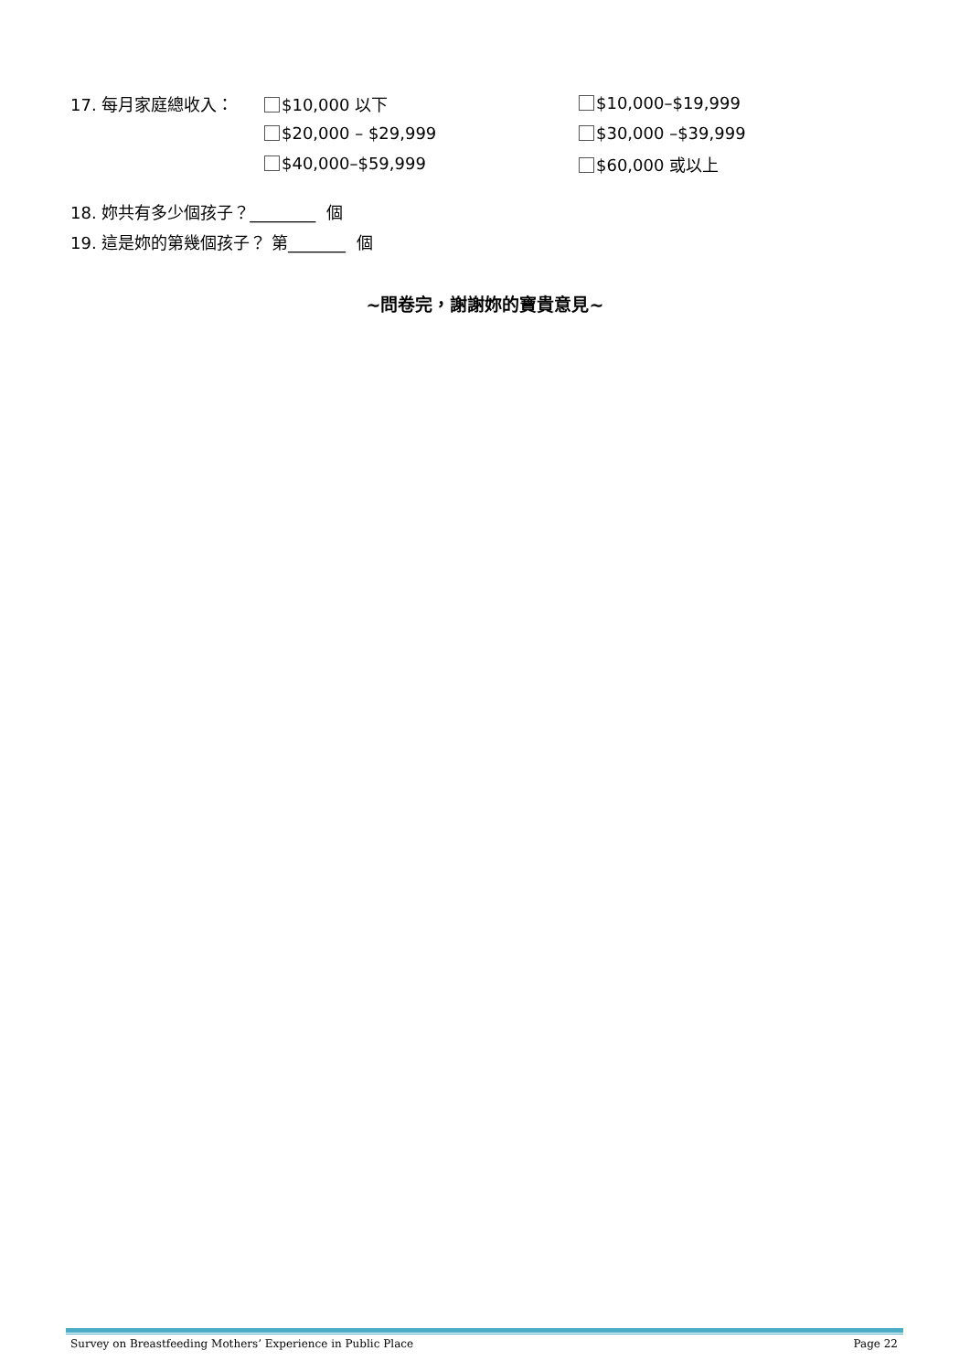17. 每月家庭總收入： $10,000 以下 $10,000–$19,999
$20,000 – $29,999 $30,000 –$39,999
$40,000–$59,999 $60,000 或以上
18. 妳共有多少個孩子？________ 個
19. 這是妳的第幾個孩子？ 第_______ 個
~問卷完，謝謝妳的寶貴意見~
Survey on Breastfeeding Mothers’ Experience in Public Place Page 22